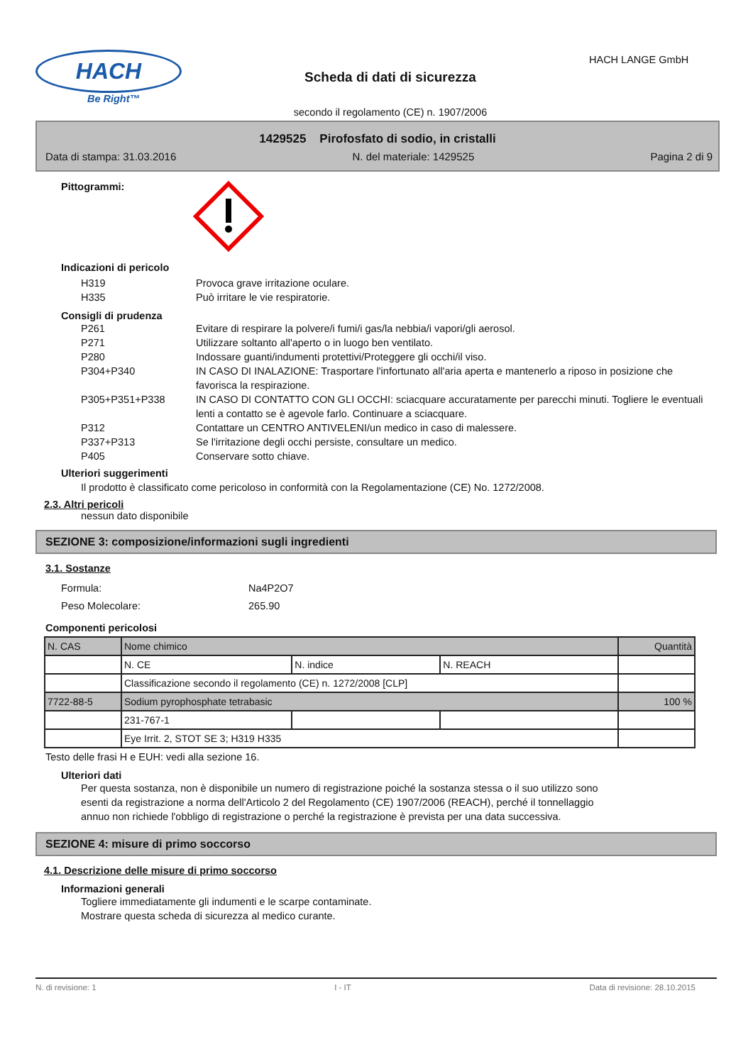HACH
Be Right™
Scheda di dati di sicurezza
secondo il regolamento (CE) n. 1907/2006
HACH LANGE GmbH
1429525 Pirofosfato di sodio, in cristalli
Data di stampa: 31.03.2016 N. del materiale: 1429525 Pagina 2 di 9
Pittogrammi:
Indicazioni di pericolo
H319 Provoca grave irritazione oculare.
H335 Può irritare le vie respiratorie.
Consigli di prudenza
P261 Evitare di respirare la polvere/i fumi/i gas/la nebbia/i vapori/gli aerosol.
P271 Utilizzare soltanto all'aperto o in luogo ben ventilato.
P280 Indossare guanti/indumenti protettivi/Proteggere gli occhi/il viso.
P304+P340 IN CASO DI INALAZIONE: Trasportare l'infortunato all'aria aperta e mantenerlo a riposo in posizione che favorisca la respirazione.
P305+P351+P338 IN CASO DI CONTATTO CON GLI OCCHI: sciacquare accuratamente per parecchi minuti. Togliere le eventuali lenti a contatto se è agevole farlo. Continuare a sciacquare.
P312 Contattare un CENTRO ANTIVELENI/un medico in caso di malessere.
P337+P313 Se l'irritazione degli occhi persiste, consultare un medico.
P405 Conservare sotto chiave.
Ulteriori suggerimenti
Il prodotto è classificato come pericoloso in conformità con la Regolamentazione (CE) No. 1272/2008.
2.3. Altri pericoli
nessun dato disponibile
SEZIONE 3: composizione/informazioni sugli ingredienti
3.1. Sostanze
Formula: Na4P2O7
Peso Molecolare: 265.90
Componenti pericolosi
| N. CAS | Nome chimico | | | Quantità |
| | N. CE | N. indice | N. REACH | |
| | Classificazione secondo il regolamento (CE) n. 1272/2008 [CLP] | | | |
| 7722-88-5 | Sodium pyrophosphate tetrabasic | | | 100 % |
| | 231-767-1 | | | |
| | Eye Irrit. 2, STOT SE 3; H319 H335 | | | |
Testo delle frasi H e EUH: vedi alla sezione 16.
Ulteriori dati
Per questa sostanza, non è disponibile un numero di registrazione poiché la sostanza stessa o il suo utilizzo sono esenti da registrazione a norma dell'Articolo 2 del Regolamento (CE) 1907/2006 (REACH), perché il tonnellaggio annuo non richiede l'obbligo di registrazione o perché la registrazione è prevista per una data successiva.
SEZIONE 4: misure di primo soccorso
4.1. Descrizione delle misure di primo soccorso
Informazioni generali
Togliere immediatamente gli indumenti e le scarpe contaminate.
Mostrare questa scheda di sicurezza al medico curante.
N. di revisione: 1 I - IT Data di revisione: 28.10.2015